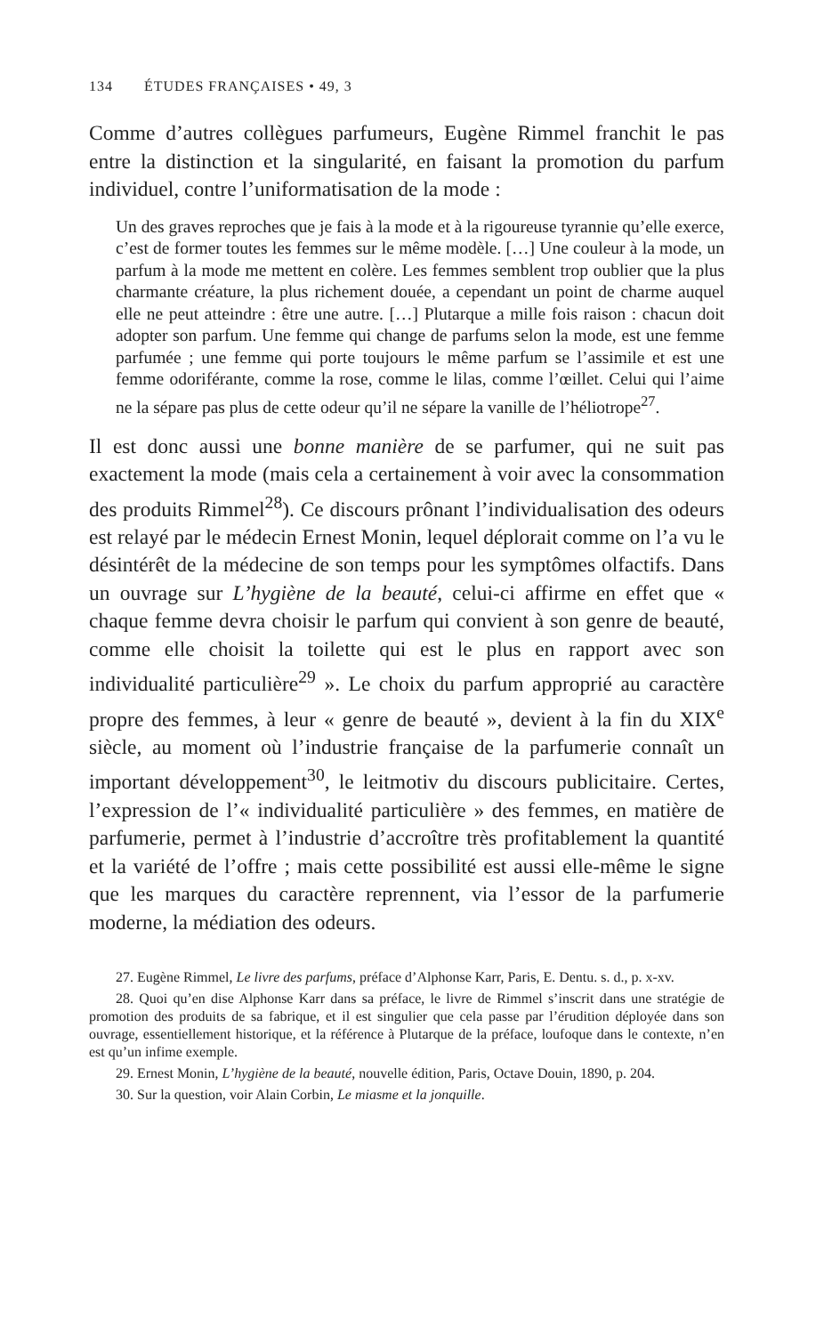134 ÉTUDES FRANÇAISES • 49, 3
Comme d’autres collègues parfumeurs, Eugène Rimmel franchit le pas entre la distinction et la singularité, en faisant la promotion du parfum individuel, contre l’uniformatisation de la mode :
Un des graves reproches que je fais à la mode et à la rigoureuse tyrannie qu’elle exerce, c’est de former toutes les femmes sur le même modèle. […] Une couleur à la mode, un parfum à la mode me mettent en colère. Les femmes semblent trop oublier que la plus charmante créature, la plus richement douée, a cependant un point de charme auquel elle ne peut atteindre : être une autre. […] Plutarque a mille fois raison : chacun doit adopter son parfum. Une femme qui change de parfums selon la mode, est une femme parfumée ; une femme qui porte toujours le même parfum se l’assimile et est une femme odoriférante, comme la rose, comme le lilas, comme l’œillet. Celui qui l’aime ne la sépare pas plus de cette odeur qu’il ne sépare la vanille de l’héliotrope<sup>27</sup>.
Il est donc aussi une bonne manière de se parfumer, qui ne suit pas exactement la mode (mais cela a certainement à voir avec la consommation des produits Rimmel<sup>28</sup>). Ce discours prônant l’individualisation des odeurs est relayé par le médecin Ernest Monin, lequel déplorait comme on l’a vu le désintérêt de la médecine de son temps pour les symptômes olfactifs. Dans un ouvrage sur L’hygiène de la beauté, celui-ci affirme en effet que « chaque femme devra choisir le parfum qui convient à son genre de beauté, comme elle choisit la toilette qui est le plus en rapport avec son individualité particulière<sup>29</sup> ». Le choix du parfum approprié au caractère propre des femmes, à leur « genre de beauté », devient à la fin du XIX<sup>e</sup> siècle, au moment où l’industrie française de la parfumerie connaît un important développement<sup>30</sup>, le leitmotiv du discours publicitaire. Certes, l’expression de l’« individualité particulière » des femmes, en matière de parfumerie, permet à l’industrie d’accroître très profitablement la quantité et la variété de l’offre ; mais cette possibilité est aussi elle-même le signe que les marques du caractère reprennent, via l’essor de la parfumerie moderne, la médiation des odeurs.
27. Eugène Rimmel, Le livre des parfums, préface d’Alphonse Karr, Paris, E. Dentu. s. d., p. x-xv.
28. Quoi qu’en dise Alphonse Karr dans sa préface, le livre de Rimmel s’inscrit dans une stratégie de promotion des produits de sa fabrique, et il est singulier que cela passe par l’érudition déployée dans son ouvrage, essentiellement historique, et la référence à Plutarque de la préface, loufoque dans le contexte, n’en est qu’un infime exemple.
29. Ernest Monin, L’hygiène de la beauté, nouvelle édition, Paris, Octave Douin, 1890, p. 204.
30. Sur la question, voir Alain Corbin, Le miasme et la jonquille.